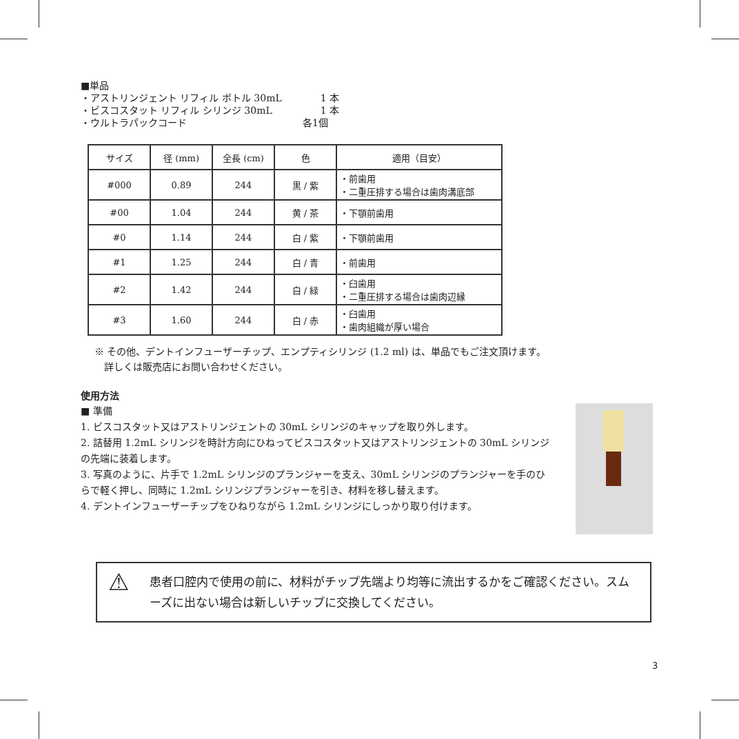■単品
・アストリンジェント リフィル ボトル 30mL　　　　1 本
・ビスコスタット リフィル シリンジ 30mL　　　　　1 本
・ウルトラパックコード　　　　　　　　　　　　各1個
| サイズ | 径 (mm) | 全長 (cm) | 色 | 適用（目安） |
| --- | --- | --- | --- | --- |
| #000 | 0.89 | 244 | 黒 / 紫 | ・前歯用 ・二重圧排する場合は歯肉溝底部 |
| #00 | 1.04 | 244 | 黄 / 茶 | ・下顎前歯用 |
| #0 | 1.14 | 244 | 白 / 紫 | ・下顎前歯用 |
| #1 | 1.25 | 244 | 白 / 青 | ・前歯用 |
| #2 | 1.42 | 244 | 白 / 緑 | ・臼歯用 ・二重圧排する場合は歯肉辺縁 |
| #3 | 1.60 | 244 | 白 / 赤 | ・臼歯用 ・歯肉組織が厚い場合 |
※ その他、デントインフューザーチップ、エンプティシリンジ (1.2 ml) は、単品でもご注文頂けます。
　詳しくは販売店にお問い合わせください。
使用方法
■ 準備
1. ビスコスタット又はアストリンジェントの 30mL シリンジのキャップを取り外します。
2. 詰替用 1.2mL シリンジを時計方向にひねってビスコスタット又はアストリンジェントの 30mL シリンジの先端に装着します。
3. 写真のように、片手で 1.2mL シリンジのプランジャーを支え、30mL シリンジのプランジャーを手のひらで軽く押し、同時に 1.2mL シリンジプランジャーを引き、材料を移し替えます。
4. デントインフューザーチップをひねりながら 1.2mL シリンジにしっかり取り付けます。
⚠
患者口腔内で使用の前に、材料がチップ先端より均等に流出するかをご確認ください。スムーズに出ない場合は新しいチップに交換してください。
3